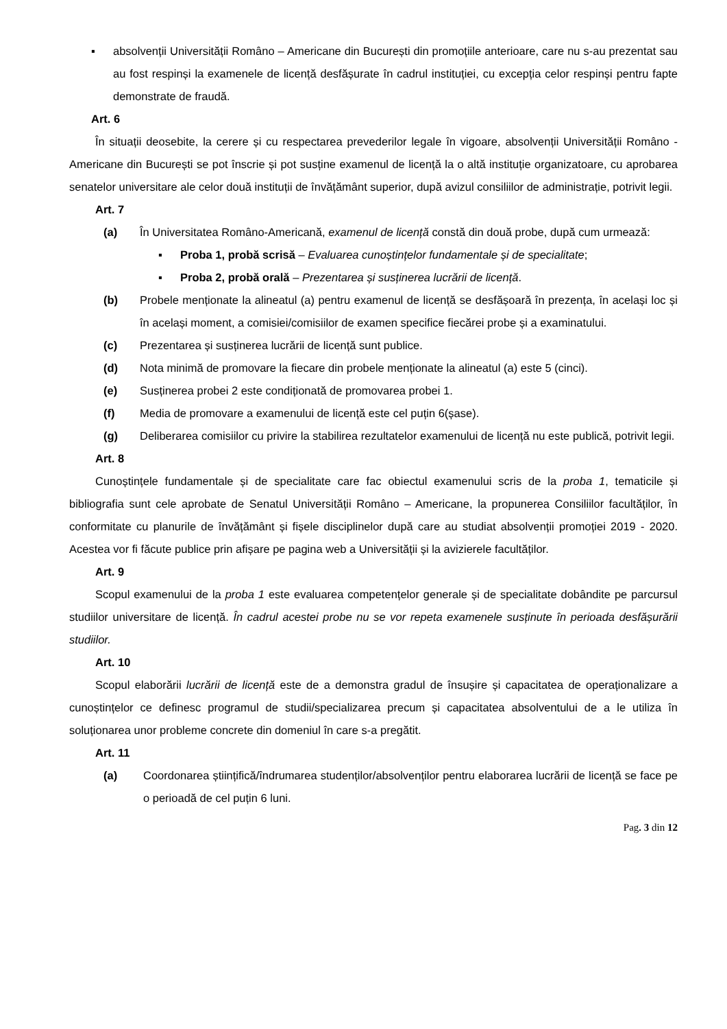▪ absolvenții Universității Româno – Americane din București din promoțiile anterioare, care nu s-au prezentat sau au fost respinși la examenele de licență desfășurate în cadrul instituției, cu excepția celor respinși pentru fapte demonstrate de fraudă.
Art. 6
În situații deosebite, la cerere și cu respectarea prevederilor legale în vigoare, absolvenții Universității Româno - Americane din București se pot înscrie și pot susține examenul de licență la o altă instituție organizatoare, cu aprobarea senatelor universitare ale celor două instituții de învățământ superior, după avizul consiliilor de administrație, potrivit legii.
Art. 7
(a) În Universitatea Româno-Americană, examenul de licență constă din două probe, după cum urmează:
▪ Proba 1, probă scrisă – Evaluarea cunoștințelor fundamentale și de specialitate;
▪ Proba 2, probă orală – Prezentarea și susținerea lucrării de licență.
(b) Probele menționate la alineatul (a) pentru examenul de licență se desfășoară în prezența, în același loc și în același moment, a comisiei/comisiilor de examen specifice fiecărei probe și a examinatului.
(c) Prezentarea și susținerea lucrării de licență sunt publice.
(d) Nota minimă de promovare la fiecare din probele menționate la alineatul (a) este 5 (cinci).
(e) Susținerea probei 2 este condiționată de promovarea probei 1.
(f) Media de promovare a examenului de licență este cel puțin 6(șase).
(g) Deliberarea comisiilor cu privire la stabilirea rezultatelor examenului de licență nu este publică, potrivit legii.
Art. 8
Cunoștințele fundamentale și de specialitate care fac obiectul examenului scris de la proba 1, tematicile și bibliografia sunt cele aprobate de Senatul Universității Româno – Americane, la propunerea Consiliilor facultăților, în conformitate cu planurile de învățământ și fișele disciplinelor după care au studiat absolvenții promoției 2019 - 2020. Acestea vor fi făcute publice prin afișare pe pagina web a Universității și la avizierele facultăților.
Art. 9
Scopul examenului de la proba 1 este evaluarea competențelor generale și de specialitate dobândite pe parcursul studiilor universitare de licență. În cadrul acestei probe nu se vor repeta examenele susținute în perioada desfășurării studiilor.
Art. 10
Scopul elaborării lucrării de licență este de a demonstra gradul de însușire și capacitatea de operaționalizare a cunoștințelor ce definesc programul de studii/specializarea precum și capacitatea absolventului de a le utiliza în soluționarea unor probleme concrete din domeniul în care s-a pregătit.
Art. 11
(a) Coordonarea științifică/îndrumarea studenților/absolvenților pentru elaborarea lucrării de licență se face pe o perioadă de cel puțin 6 luni.
Pag. 3 din 12